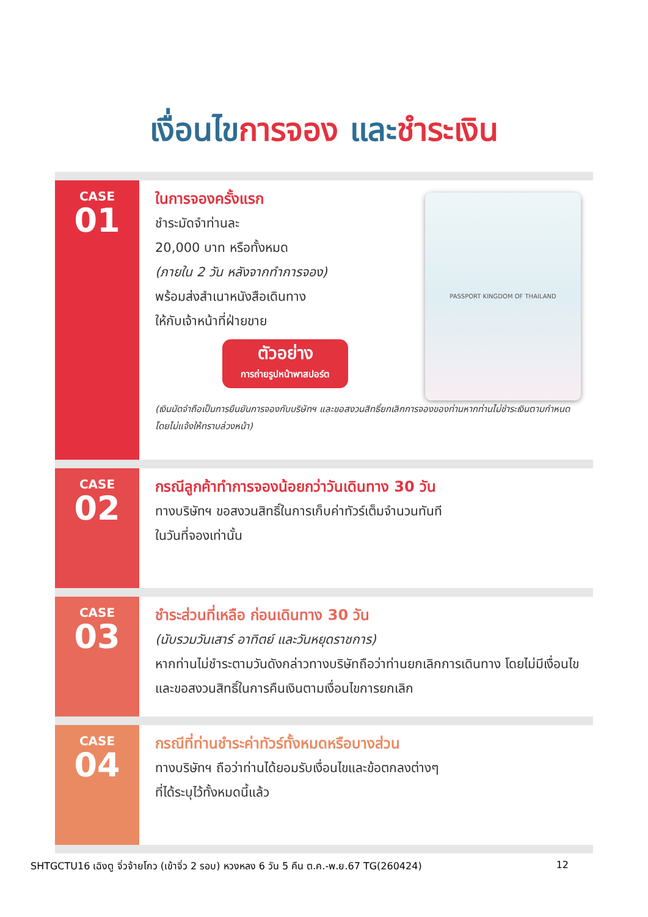เงื่อนไขการจอง และชำระเงิน
CASE
01
PASSPORT KINGDOM OF THAILAND
ในการจองครั้งแรก
ชำระมัดจำท่านละ
20,000 บาท หรือทั้งหมด
(ภายใน 2 วัน หลังจากทำการจอง)
พร้อมส่งสำเนาหนังสือเดินทาง
ให้กับเจ้าหน้าที่ฝ่ายขาย
ตัวอย่าง
การถ่ายรูปหน้าพาสปอร์ต
(เงินมัดจำถือเป็นการยืนยันการจองกับบริษัทฯ และขอสงวนสิทธิ์ยกเลิกการจองของท่านหากท่านไม่ชำระเงินตามกำหนด โดยไม่แจ้งให้ทราบล่วงหน้า)
CASE
02
กรณีลูกค้าทำการจองน้อยกว่าวันเดินทาง 30 วัน
ทางบริษัทฯ ขอสงวนสิทธิ์ในการเก็บค่าทัวร์เต็มจำนวนทันที
ในวันที่จองเท่านั้น
CASE
03
ชำระส่วนที่เหลือ ก่อนเดินทาง 30 วัน
(นับรวมวันเสาร์ อาทิตย์ และวันหยุดราชการ)
หากท่านไม่ชำระตามวันดังกล่าวทางบริษัทถือว่าท่านยกเลิกการเดินทาง โดยไม่มีเงื่อนไข และขอสงวนสิทธิ์ในการคืนเงินตามเงื่อนไขการยกเลิก
CASE
04
กรณีที่ท่านชำระค่าทัวร์ทั้งหมดหรือบางส่วน
ทางบริษัทฯ ถือว่าท่านได้ยอมรับเงื่อนไขและข้อตกลงต่างๆ
ที่ได้ระบุไว้ทั้งหมดนี้แล้ว
SHTGCTU16 เฉิงตู จิ่วจ้ายโกว (เข้าจิ่ว 2 รอบ) หวงหลง 6 วัน 5 คืน ต.ค.-พ.ย.67 TG(260424) 12